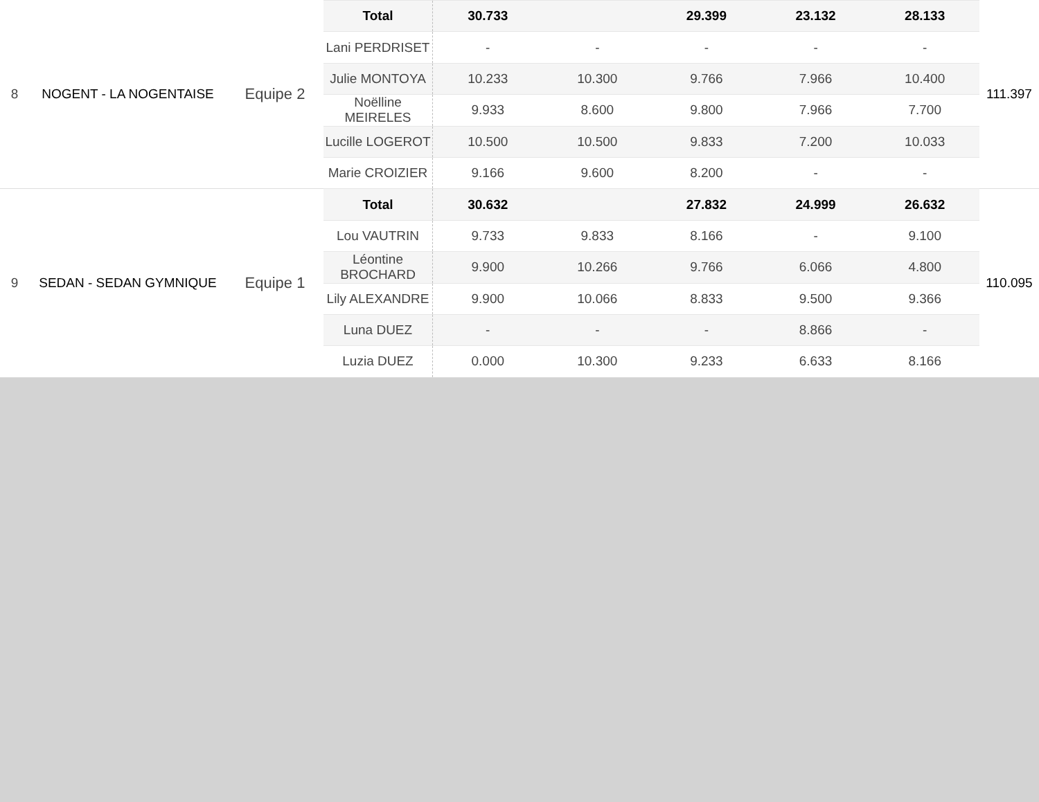| 8 | NOGENT - LA NOGENTAISE | Equipe 2 | Total | 30.733 | | 29.399 | 23.132 | 28.133 | 111.397 |
| | | | Lani PERDRISET | - | - | - | - | - | |
| | | | Julie MONTOYA | 10.233 | 10.300 | 9.766 | 7.966 | 10.400 | |
| | | | Noëlline MEIRELES | 9.933 | 8.600 | 9.800 | 7.966 | 7.700 | |
| | | | Lucille LOGEROT | 10.500 | 10.500 | 9.833 | 7.200 | 10.033 | |
| | | | Marie CROIZIER | 9.166 | 9.600 | 8.200 | - | - | |
| 9 | SEDAN - SEDAN GYMNIQUE | Equipe 1 | Total | 30.632 | | 27.832 | 24.999 | 26.632 | 110.095 |
| | | | Lou VAUTRIN | 9.733 | 9.833 | 8.166 | - | 9.100 | |
| | | | Léontine BROCHARD | 9.900 | 10.266 | 9.766 | 6.066 | 4.800 | |
| | | | Lily ALEXANDRE | 9.900 | 10.066 | 8.833 | 9.500 | 9.366 | |
| | | | Luna DUEZ | - | - | - | 8.866 | - | |
| | | | Luzia DUEZ | 0.000 | 10.300 | 9.233 | 6.633 | 8.166 | |